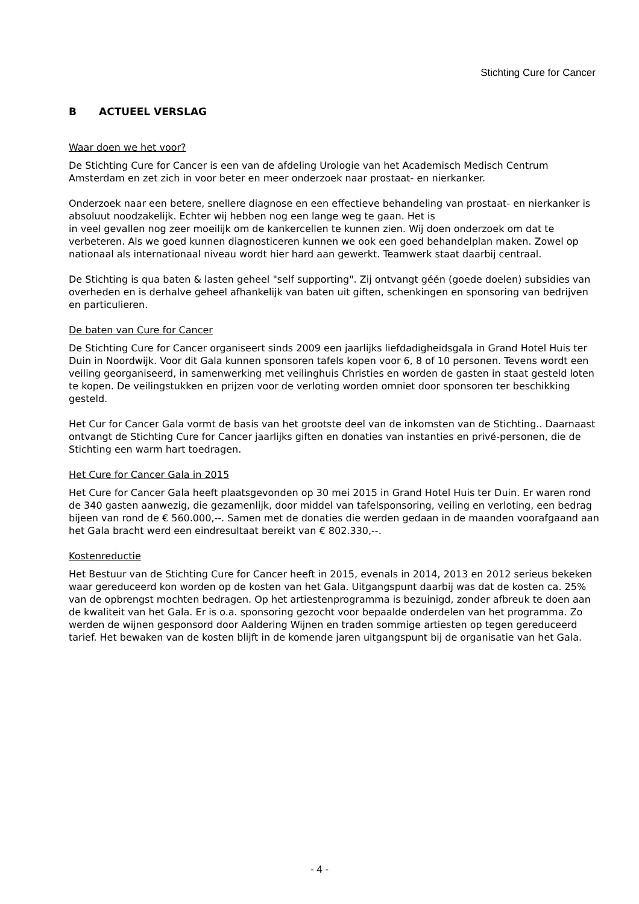Stichting Cure for Cancer
B ACTUEEL VERSLAG
Waar doen we het voor?
De Stichting Cure for Cancer is een van de afdeling Urologie van het Academisch Medisch Centrum Amsterdam en zet zich in voor beter en meer onderzoek naar prostaat- en nierkanker.
Onderzoek naar een betere, snellere diagnose en een effectieve behandeling van prostaat- en nierkanker is absoluut noodzakelijk. Echter wij hebben nog een lange weg te gaan. Het is
in veel gevallen nog zeer moeilijk om de kankercellen te kunnen zien. Wij doen onderzoek om dat te verbeteren. Als we goed kunnen diagnosticeren kunnen we ook een goed behandelplan maken. Zowel op nationaal als internationaal niveau wordt hier hard aan gewerkt. Teamwerk staat daarbij centraal.
De Stichting is qua baten & lasten geheel "self supporting". Zij ontvangt géén (goede doelen) subsidies van overheden en is derhalve geheel afhankelijk van baten uit giften, schenkingen en sponsoring van bedrijven en particulieren.
De baten van Cure for Cancer
De Stichting Cure for Cancer organiseert sinds 2009 een jaarlijks liefdadigheidsgala in Grand Hotel Huis ter Duin in Noordwijk. Voor dit Gala kunnen sponsoren tafels kopen voor 6, 8 of 10 personen. Tevens wordt een veiling georganiseerd, in samenwerking met veilinghuis Christies en worden de gasten in staat gesteld loten te kopen. De veilingstukken en prijzen voor de verloting worden omniet door sponsoren ter beschikking gesteld.
Het Cur for Cancer Gala vormt de basis van het grootste deel van de inkomsten van de Stichting.. Daarnaast ontvangt de Stichting Cure for Cancer jaarlijks giften en donaties van instanties en privé-personen, die de Stichting een warm hart toedragen.
Het Cure for Cancer Gala in 2015
Het Cure for Cancer Gala heeft plaatsgevonden op 30 mei 2015 in Grand Hotel Huis ter Duin. Er waren rond de 340 gasten aanwezig, die gezamenlijk, door middel van tafelsponsoring, veiling en verloting, een bedrag bijeen van rond de € 560.000,--. Samen met de donaties die werden gedaan in de maanden voorafgaand aan het Gala bracht werd een eindresultaat bereikt van € 802.330,--.
Kostenreductie
Het Bestuur van de Stichting Cure for Cancer heeft in 2015, evenals in 2014, 2013 en 2012 serieus bekeken waar gereduceerd kon worden op de kosten van het Gala. Uitgangspunt daarbij was dat de kosten ca. 25% van de opbrengst mochten bedragen. Op het artiestenprogramma is bezuinigd, zonder afbreuk te doen aan de kwaliteit van het Gala. Er is o.a. sponsoring gezocht voor bepaalde onderdelen van het programma. Zo werden de wijnen gesponsord door Aaldering Wijnen en traden sommige artiesten op tegen gereduceerd tarief. Het bewaken van de kosten blijft in de komende jaren uitgangspunt bij de organisatie van het Gala.
- 4 -